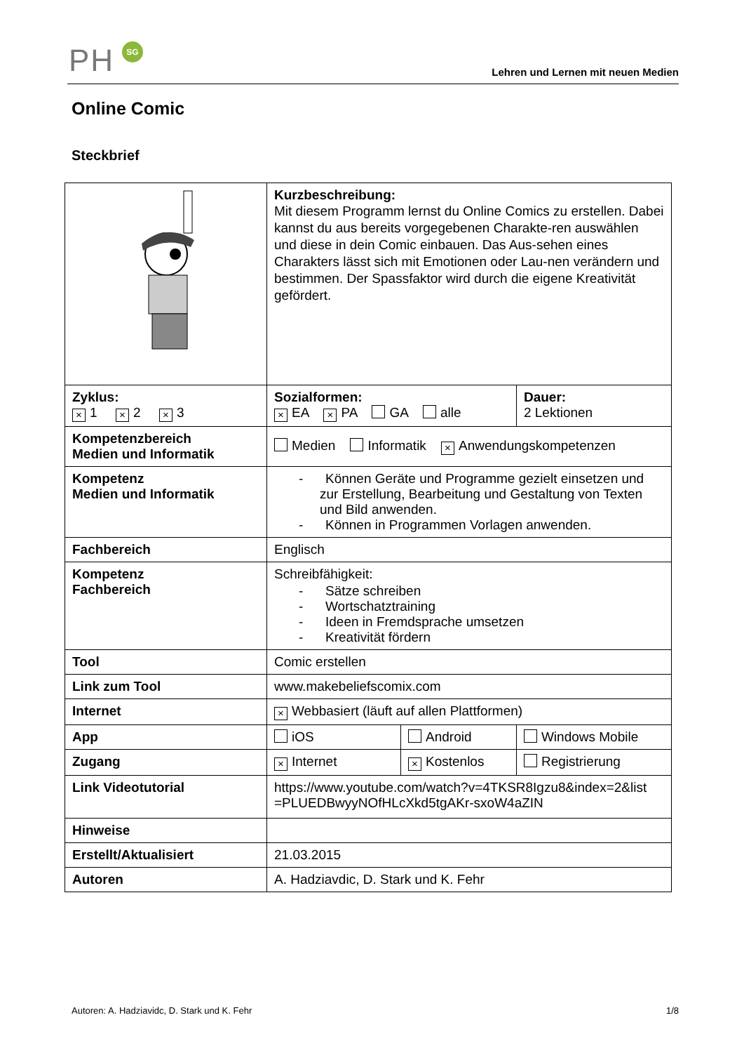PH SG
Lehren und Lernen mit neuen Medien
Online Comic
Steckbrief
| | Kurzbeschreibung: Mit diesem Programm lernst du Online Comics zu erstellen. Dabei kannst du aus bereits vorgegebenen Charakte-ren auswählen und diese in dein Comic einbauen. Das Aus-sehen eines Charakters lässt sich mit Emotionen oder Lau-nen verändern und bestimmen. Der Spassfaktor wird durch die eigene Kreativität gefördert. | | |
| Zyklus: × 1 × 2 × 3 | Sozialformen: × EA × PA GA alle | | Dauer: 2 Lektionen |
| Kompetenzbereich Medien und Informatik | Medien Informatik × Anwendungskompetenzen | | |
| Kompetenz Medien und Informatik | - Können Geräte und Programme gezielt einsetzen und zur Erstellung, Bearbeitung und Gestaltung von Texten und Bild anwenden. - Können in Programmen Vorlagen anwenden. | | |
| Fachbereich | Englisch | | |
| Kompetenz Fachbereich | Schreibfähigkeit: - Sätze schreiben - Wortschatztraining - Ideen in Fremdsprache umsetzen - Kreativität fördern | | |
| Tool | Comic erstellen | | |
| Link zum Tool | www.makebeliefscomix.com | | |
| Internet | × Webbasiert (läuft auf allen Plattformen) | | |
| App | iOS | Android | Windows Mobile |
| Zugang | × Internet | × Kostenlos | Registrierung |
| Link Videotutorial | https://www.youtube.com/watch?v=4TKSR8Igzu8&index=2&list =PLUEDBwyyNOfHLcXkd5tgAKr-sxoW4aZIN | | |
| Hinweise | | | |
| Erstellt/Aktualisiert | 21.03.2015 | | |
| Autoren | A. Hadziavdic, D. Stark und K. Fehr | | |
Autoren: A. Hadziavidc, D. Stark und K. Fehr 1/8